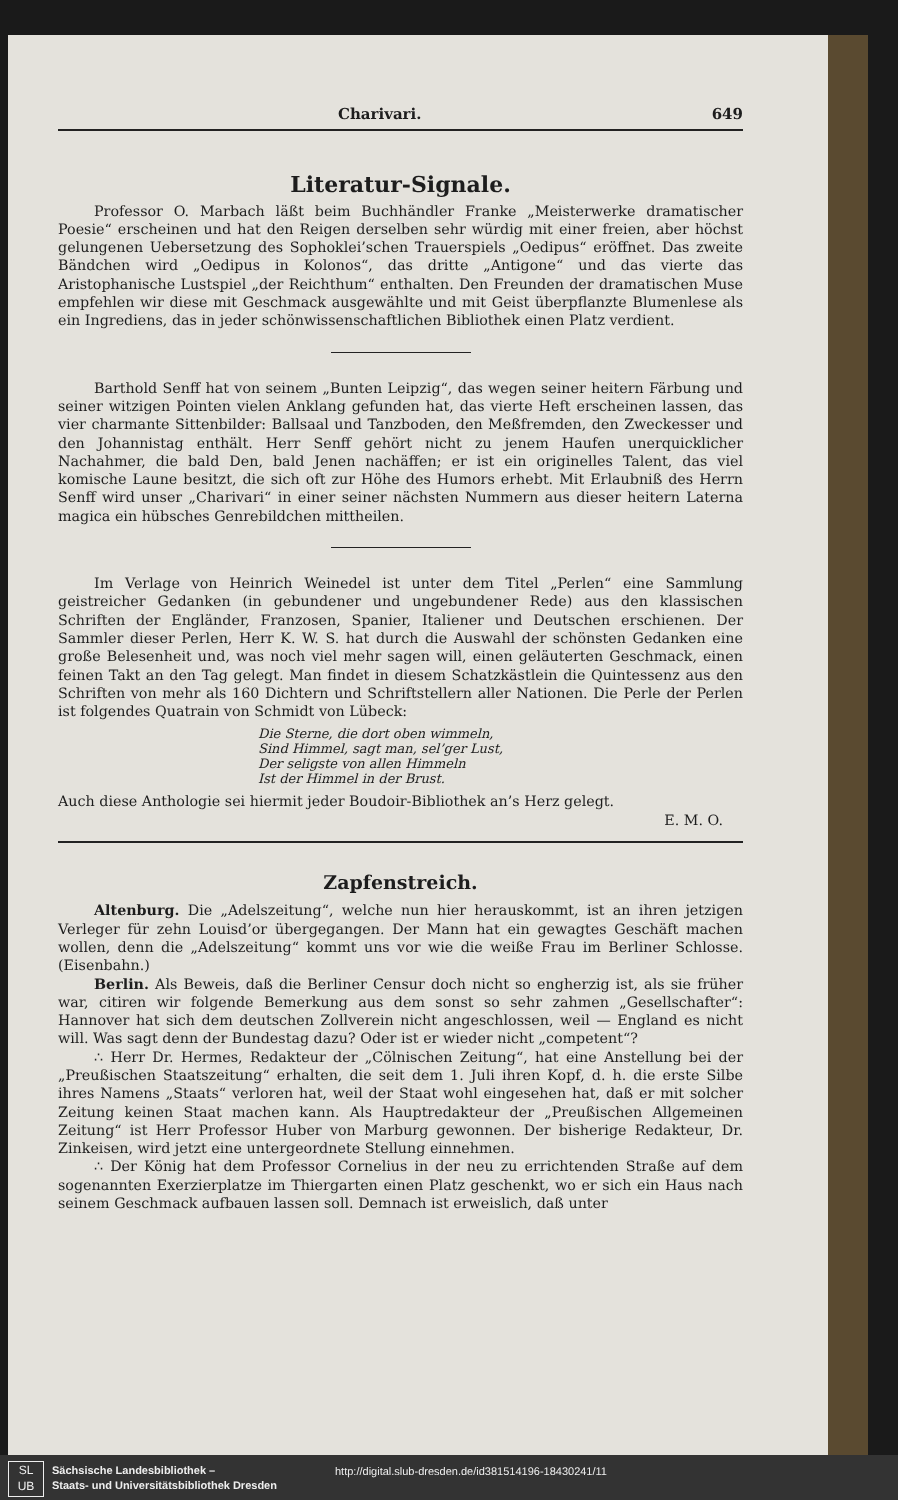Charivari. 649
Literatur-Signale.
Professor O. Marbach läßt beim Buchhändler Franke „Meisterwerke dramatischer Poesie“ erscheinen und hat den Reigen derselben sehr würdig mit einer freien, aber höchst gelungenen Uebersetzung des Sophoklei’schen Trauerspiels „Oedipus“ eröffnet. Das zweite Bändchen wird „Oedipus in Kolonos“, das dritte „Antigone“ und das vierte das Aristophanische Lustspiel „der Reichthum“ enthalten. Den Freunden der dramatischen Muse empfehlen wir diese mit Geschmack ausgewählte und mit Geist überpflanzte Blumenlese als ein Ingrediens, das in jeder schönwissenschaftlichen Bibliothek einen Platz verdient.
Barthold Senff hat von seinem „Bunten Leipzig“, das wegen seiner heitern Färbung und seiner witzigen Pointen vielen Anklang gefunden hat, das vierte Heft erscheinen lassen, das vier charmante Sittenbilder: Ballsaal und Tanzboden, den Meßfremden, den Zweckesser und den Johannistag enthält. Herr Senff gehört nicht zu jenem Haufen unerquicklicher Nachahmer, die bald Den, bald Jenen nachäffen; er ist ein originelles Talent, das viel komische Laune besitzt, die sich oft zur Höhe des Humors erhebt. Mit Erlaubniß des Herrn Senff wird unser „Charivari“ in einer seiner nächsten Nummern aus dieser heitern Laterna magica ein hübsches Genrebildchen mittheilen.
Im Verlage von Heinrich Weinedel ist unter dem Titel „Perlen“ eine Sammlung geistreicher Gedanken (in gebundener und ungebundener Rede) aus den klassischen Schriften der Engländer, Franzosen, Spanier, Italiener und Deutschen erschienen. Der Sammler dieser Perlen, Herr K. W. S. hat durch die Auswahl der schönsten Gedanken eine große Belesenheit und, was noch viel mehr sagen will, einen geläuterten Geschmack, einen feinen Takt an den Tag gelegt. Man findet in diesem Schatzkästlein die Quintessenz aus den Schriften von mehr als 160 Dichtern und Schriftstellern aller Nationen. Die Perle der Perlen ist folgendes Quatrain von Schmidt von Lübeck:
Die Sterne, die dort oben wimmeln,
Sind Himmel, sagt man, sel’ger Lust,
Der seligste von allen Himmeln
Ist der Himmel in der Brust.
Auch diese Anthologie sei hiermit jeder Boudoir-Bibliothek an’s Herz gelegt.
E. M. O.
Zapfenstreich.
Altenburg. Die „Adelszeitung“, welche nun hier herauskommt, ist an ihren jetzigen Verleger für zehn Louisd’or übergegangen. Der Mann hat ein gewagtes Geschäft machen wollen, denn die „Adelszeitung“ kommt uns vor wie die weiße Frau im Berliner Schlosse. (Eisenbahn.)
Berlin. Als Beweis, daß die Berliner Censur doch nicht so engherzig ist, als sie früher war, citiren wir folgende Bemerkung aus dem sonst so sehr zahmen „Gesellschafter“: Hannover hat sich dem deutschen Zollverein nicht angeschlossen, weil — England es nicht will. Was sagt denn der Bundestag dazu? Oder ist er wieder nicht „competent“?
∴ Herr Dr. Hermes, Redakteur der „Cölnischen Zeitung“, hat eine Anstellung bei der „Preußischen Staatszeitung“ erhalten, die seit dem 1. Juli ihren Kopf, d. h. die erste Silbe ihres Namens „Staats“ verloren hat, weil der Staat wohl eingesehen hat, daß er mit solcher Zeitung keinen Staat machen kann. Als Hauptredakteur der „Preußischen Allgemeinen Zeitung“ ist Herr Professor Huber von Marburg gewonnen. Der bisherige Redakteur, Dr. Zinkeisen, wird jetzt eine untergeordnete Stellung einnehmen.
∴ Der König hat dem Professor Cornelius in der neu zu errichtenden Straße auf dem sogenannten Exerzierplatze im Thiergarten einen Platz geschenkt, wo er sich ein Haus nach seinem Geschmack aufbauen lassen soll. Demnach ist erweislich, daß unter
SL
UB
Sächsische Landesbibliothek –
Staats- und Universitätsbibliothek Dresden
http://digital.slub-dresden.de/id381514196-18430241/11